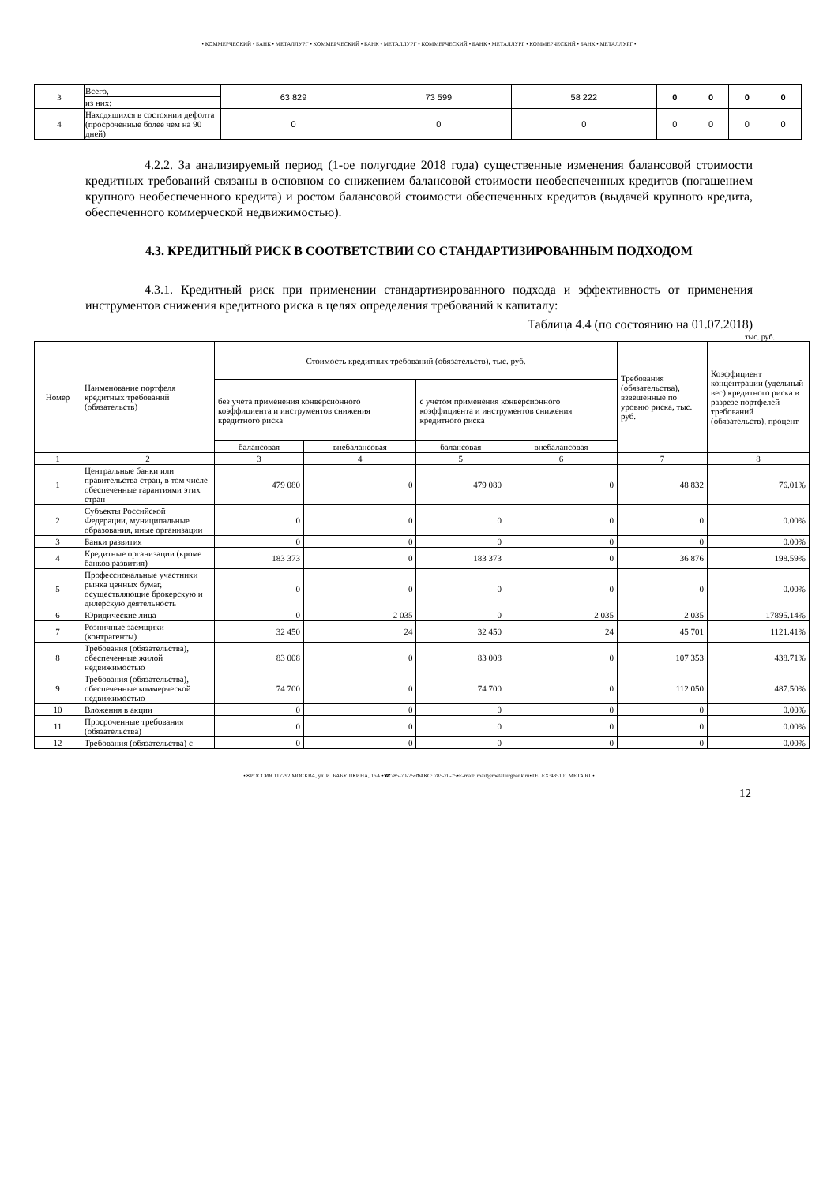• КОММЕРЧЕСКИЙ • БАНК • МЕТАЛЛУРГ • КОММЕРЧЕСКИЙ • БАНК • МЕТАЛЛУРГ • КОММЕРЧЕСКИЙ • БАНК • МЕТАЛЛУРГ • КОММЕРЧЕСКИЙ • БАНК • МЕТАЛЛУРГ •
| 3 | Всего, | 63 829 | 73 599 | 58 222 | 0 | 0 | 0 | 0 |
| | из них: | | | | | | | |
| 4 | Находящихся в состоянии дефолта (просроченные более чем на 90 дней) | 0 | 0 | 0 | 0 | 0 | 0 | 0 |
4.2.2. За анализируемый период (1-ое полугодие 2018 года) существенные изменения балансовой стоимости кредитных требований связаны в основном со снижением балансовой стоимости необеспеченных кредитов (погашением крупного необеспеченного кредита) и ростом балансовой стоимости обеспеченных кредитов (выдачей крупного кредита, обеспеченного коммерческой недвижимостью).
4.3. КРЕДИТНЫЙ РИСК В СООТВЕТСТВИИ СО СТАНДАРТИЗИРОВАННЫМ ПОДХОДОМ
4.3.1. Кредитный риск при применении стандартизированного подхода и эффективность от применения инструментов снижения кредитного риска в целях определения требований к капиталу:
Таблица 4.4 (по состоянию на 01.07.2018)
тыс. руб.
| Номер | Наименование портфеля кредитных требований (обязательств) | Стоимость кредитных требований (обязательств), тыс. руб. | | | | Требования (обязательства), взвешенные по уровню риска, тыс. руб. | Коэффициент концентрации (удельный вес) кредитного риска в разрезе портфелей требований (обязательств), процент |
| | | без учета применения конверсионного коэффициента и инструментов снижения кредитного риска | | с учетом применения конверсионного коэффициента и инструментов снижения кредитного риска | | | |
| | | балансовая | внебалансовая | балансовая | внебалансовая | | |
| 1 | 2 | 3 | 4 | 5 | 6 | 7 | 8 |
| 1 | Центральные банки или правительства стран, в том числе обеспеченные гарантиями этих стран | 479 080 | 0 | 479 080 | 0 | 48 832 | 76.01% |
| 2 | Субъекты Российской Федерации, муниципальные образования, иные организации | 0 | 0 | 0 | 0 | 0 | 0.00% |
| 3 | Банки развития | 0 | 0 | 0 | 0 | 0 | 0.00% |
| 4 | Кредитные организации (кроме банков развития) | 183 373 | 0 | 183 373 | 0 | 36 876 | 198.59% |
| 5 | Профессиональные участники рынка ценных бумаг, осуществляющие брокерскую и дилерскую деятельность | 0 | 0 | 0 | 0 | 0 | 0.00% |
| 6 | Юридические лица | 0 | 2 035 | 0 | 2 035 | 2 035 | 17895.14% |
| 7 | Розничные заемщики (контрагенты) | 32 450 | 24 | 32 450 | 24 | 45 701 | 1121.41% |
| 8 | Требования (обязательства), обеспеченные жилой недвижимостью | 83 008 | 0 | 83 008 | 0 | 107 353 | 438.71% |
| 9 | Требования (обязательства), обеспеченные коммерческой недвижимостью | 74 700 | 0 | 74 700 | 0 | 112 050 | 487.50% |
| 10 | Вложения в акции | 0 | 0 | 0 | 0 | 0 | 0.00% |
| 11 | Просроченные требования (обязательства) | 0 | 0 | 0 | 0 | 0 | 0.00% |
| 12 | Требования (обязательства) с | 0 | 0 | 0 | 0 | 0 | 0.00% |
•✉РОССИЯ 117292 МОСКВА, ул. И. БАБУШКИНА, 16А.•☎785-70-75•ФАКС: 785-70-75•E-mail: mail@metallurgbank.ru•TELEX:485101 META RU•
12